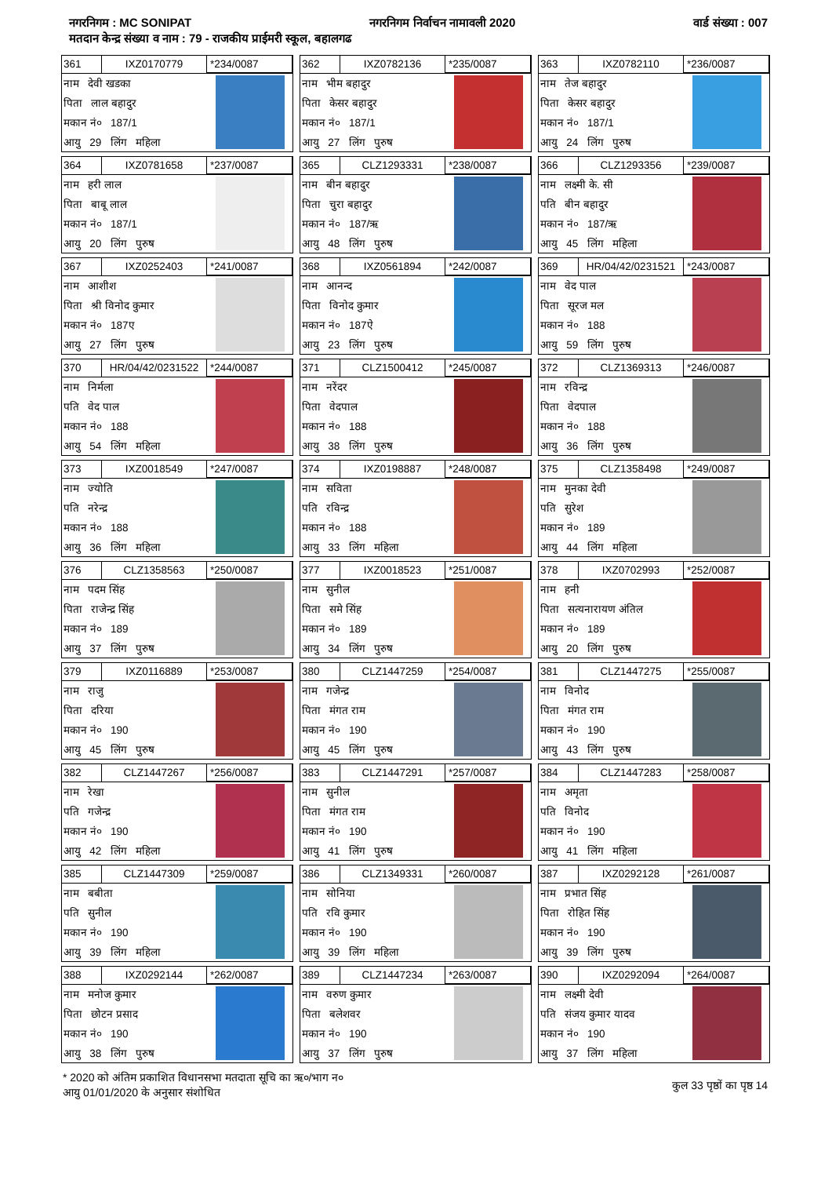नगरनिगम : MC SONIPAT नगरनिगम निर्वाचन नामावली 2020 वार्ड संख्या : 007
मतदान केन्द्र संख्या व नाम : 79 - राजकीय प्राईमरी स्कूल, बहालगढ
361 IXZ0170779 *234/0087
नाम देवी खडका
पिता लाल बहादुर
मकान नं० 187/1
आयु 29 लिंग महिला
362 IXZ0782136 *235/0087
नाम भीम बहादुर
पिता केसर बहादुर
मकान नं० 187/1
आयु 27 लिंग पुरुष
363 IXZ0782110 *236/0087
नाम तेज बहादुर
पिता केसर बहादुर
मकान नं० 187/1
आयु 24 लिंग पुरुष
364 IXZ0781658 *237/0087
नाम हरी लाल
पिता बाबू लाल
मकान नं० 187/1
आयु 20 लिंग पुरुष
365 CLZ1293331 *238/0087
नाम बीन बहादुर
पिता चुरा बहादुर
मकान नं० 187/ऋ
आयु 48 लिंग पुरुष
366 CLZ1293356 *239/0087
नाम लक्ष्मी के. सी
पति बीन बहादुर
मकान नं० 187/ऋ
आयु 45 लिंग महिला
367 IXZ0252403 *241/0087
नाम आशीश
पिता श्री विनोद कुमार
मकान नं० 187ए
आयु 27 लिंग पुरुष
368 IXZ0561894 *242/0087
नाम आनन्द
पिता विनोद कुमार
मकान नं० 187ऐ
आयु 23 लिंग पुरुष
369 HR/04/42/0231521 *243/0087
नाम वेद पाल
पिता सूरज मल
मकान नं० 188
आयु 59 लिंग पुरुष
370 HR/04/42/0231522 *244/0087
नाम निर्मला
पति वेद पाल
मकान नं० 188
आयु 54 लिंग महिला
371 CLZ1500412 *245/0087
नाम नरेंदर
पिता वेदपाल
मकान नं० 188
आयु 38 लिंग पुरुष
372 CLZ1369313 *246/0087
नाम रविन्द्र
पिता वेदपाल
मकान नं० 188
आयु 36 लिंग पुरुष
373 IXZ0018549 *247/0087
नाम ज्योति
पति नरेन्द्र
मकान नं० 188
आयु 36 लिंग महिला
374 IXZ0198887 *248/0087
नाम सविता
पति रविन्द्र
मकान नं० 188
आयु 33 लिंग महिला
375 CLZ1358498 *249/0087
नाम मुनका देवी
पति सुरेश
मकान नं० 189
आयु 44 लिंग महिला
376 CLZ1358563 *250/0087
नाम पदम सिंह
पिता राजेन्द्र सिंह
मकान नं० 189
आयु 37 लिंग पुरुष
377 IXZ0018523 *251/0087
नाम सुनील
पिता समे सिंह
मकान नं० 189
आयु 34 लिंग पुरुष
378 IXZ0702993 *252/0087
नाम हनी
पिता सत्यनारायण अंतिल
मकान नं० 189
आयु 20 लिंग पुरुष
379 IXZ0116889 *253/0087
नाम राजु
पिता दरिया
मकान नं० 190
आयु 45 लिंग पुरुष
380 CLZ1447259 *254/0087
नाम गजेन्द्र
पिता मंगत राम
मकान नं० 190
आयु 45 लिंग पुरुष
381 CLZ1447275 *255/0087
नाम विनोद
पिता मंगत राम
मकान नं० 190
आयु 43 लिंग पुरुष
382 CLZ1447267 *256/0087
नाम रेखा
पति गजेन्द्र
मकान नं० 190
आयु 42 लिंग महिला
383 CLZ1447291 *257/0087
नाम सुनील
पिता मंगत राम
मकान नं० 190
आयु 41 लिंग पुरुष
384 CLZ1447283 *258/0087
नाम अमृता
पति विनोद
मकान नं० 190
आयु 41 लिंग महिला
385 CLZ1447309 *259/0087
नाम बबीता
पति सुनील
मकान नं० 190
आयु 39 लिंग महिला
386 CLZ1349331 *260/0087
नाम सोनिया
पति रवि कुमार
मकान नं० 190
आयु 39 लिंग महिला
387 IXZ0292128 *261/0087
नाम प्रभात सिंह
पिता रोहित सिंह
मकान नं० 190
आयु 39 लिंग पुरुष
388 IXZ0292144 *262/0087
नाम मनोज कुमार
पिता छोटन प्रसाद
मकान नं० 190
आयु 38 लिंग पुरुष
389 CLZ1447234 *263/0087
नाम वरुण कुमार
पिता बलेशवर
मकान नं० 190
आयु 37 लिंग पुरुष
390 IXZ0292094 *264/0087
नाम लक्ष्मी देवी
पति संजय कुमार यादव
मकान नं० 190
आयु 37 लिंग महिला
* 2020 को अंतिम प्रकाशित विधानसभा मतदाता सूचि का ऋ०/भाग न०
आयु 01/01/2020 के अनुसार संशोधित
कुल 33 पृष्ठों का पृष्ठ 14